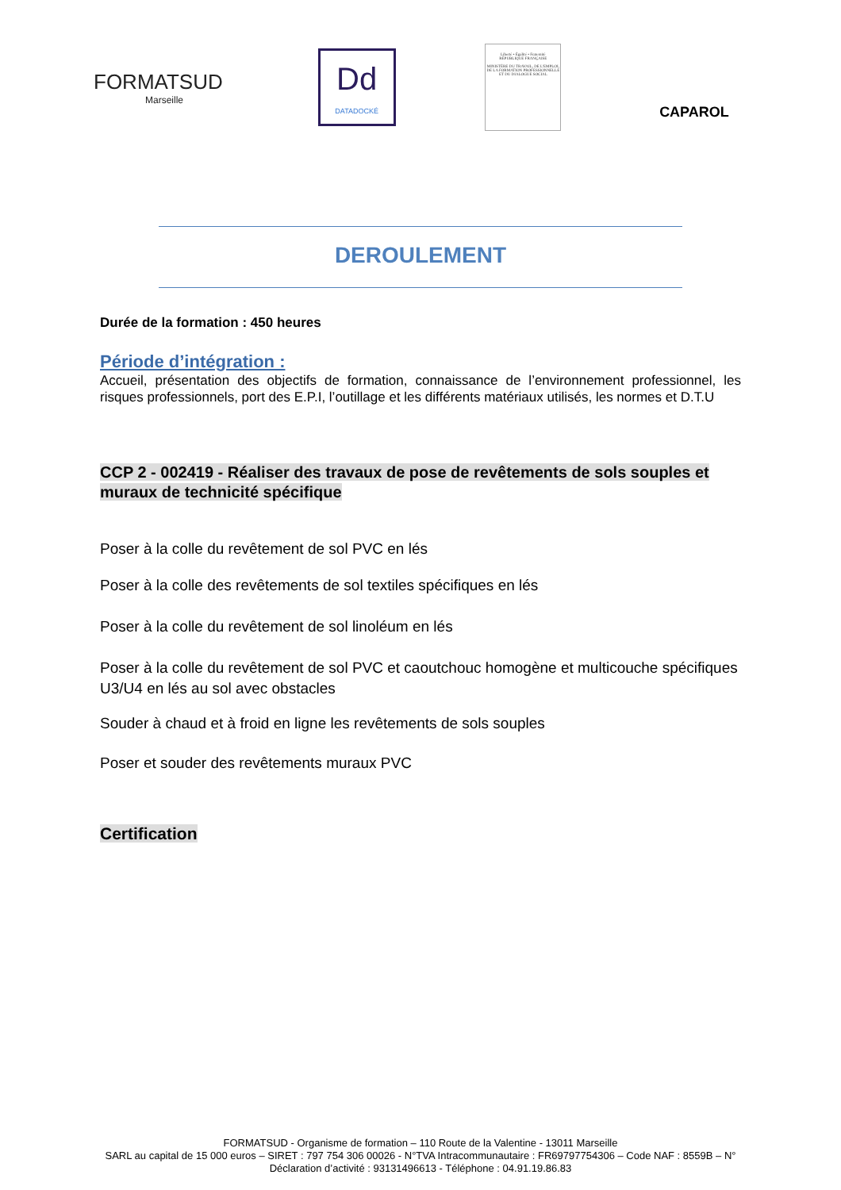FORMATSUD
Marseille
Dd
DATADOCKÉ
Liberté • Égalité • Fraternité
RÉPUBLIQUE FRANÇAISE
MINISTÈRE DU TRAVAIL, DE L'EMPLOI, DE LA FORMATION PROFESSIONNELLE ET DU DIALOGUE SOCIAL
CAPAROL
DEROULEMENT
Durée de la formation : 450 heures
Période d’intégration :
Accueil, présentation des objectifs de formation, connaissance de l’environnement professionnel, les risques professionnels, port des E.P.I, l’outillage et les différents matériaux utilisés, les normes et D.T.U
CCP 2 - 002419 - Réaliser des travaux de pose de revêtements de sols souples et muraux de technicité spécifique
Poser à la colle du revêtement de sol PVC en lés
Poser à la colle des revêtements de sol textiles spécifiques en lés
Poser à la colle du revêtement de sol linoléum en lés
Poser à la colle du revêtement de sol PVC et caoutchouc homogène et multicouche spécifiques U3/U4 en lés au sol avec obstacles
Souder à chaud et à froid en ligne les revêtements de sols souples
Poser et souder des revêtements muraux PVC
Certification
FORMATSUD - Organisme de formation – 110 Route de la Valentine - 13011 Marseille
SARL au capital de 15 000 euros – SIRET : 797 754 306 00026 - N°TVA Intracommunautaire : FR69797754306 – Code NAF : 8559B – N° Déclaration d’activité : 93131496613 - Téléphone : 04.91.19.86.83